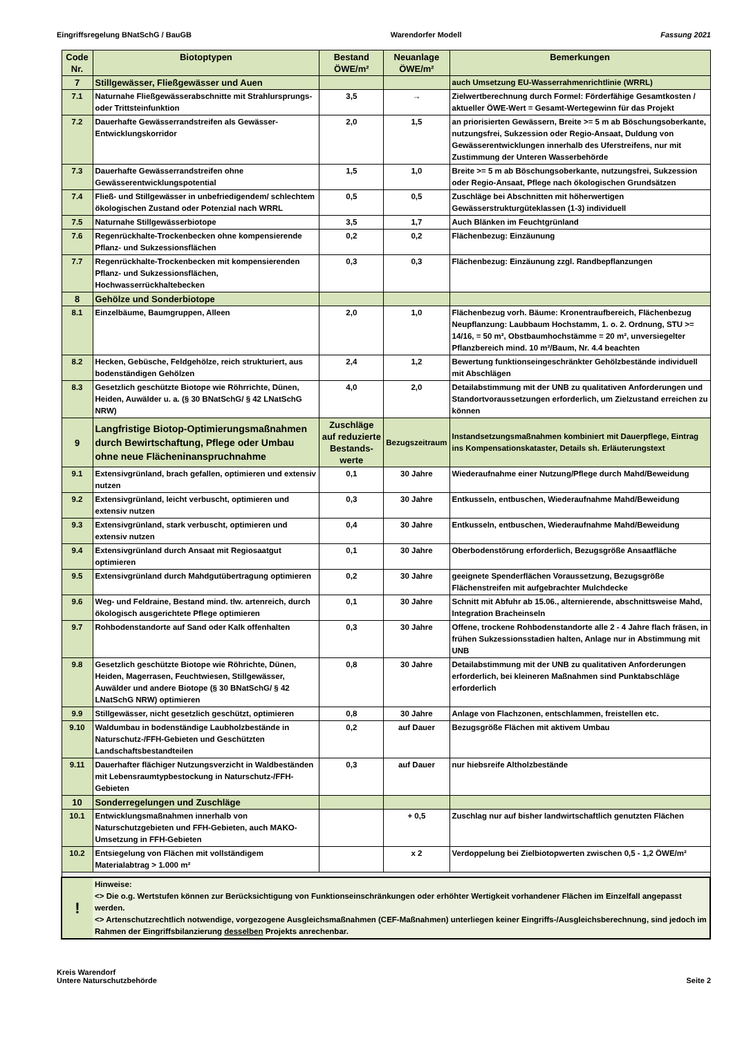Eingriffsregelung BNatSchG / BauGB Warendorfer Modell Fassung 2021
| Code Nr. | Biotoptypen | Bestand ÖWE/m² | Neuanlage ÖWE/m² | Bemerkungen |
| --- | --- | --- | --- | --- |
| 7 | Stillgewässer, Fließgewässer und Auen | | | auch Umsetzung EU-Wasserrahmenrichtlinie (WRRL) |
| 7.1 | Naturnahe Fließgewässerabschnitte mit Strahlursprungs- oder Trittsteinfunktion | 3,5 | → | Zielwertberechnung durch Formel: Förderfähige Gesamtkosten / aktueller ÖWE-Wert = Gesamt-Wertegewinn für das Projekt |
| 7.2 | Dauerhafte Gewässerrandstreifen als Gewässer-Entwicklungskorridor | 2,0 | 1,5 | an priorisierten Gewässern, Breite >= 5 m ab Böschungsoberkante, nutzungsfrei, Sukzession oder Regio-Ansaat, Duldung von Gewässerentwicklungen innerhalb des Uferstreifens, nur mit Zustimmung der Unteren Wasserbehörde |
| 7.3 | Dauerhafte Gewässerrandstreifen ohne Gewässerentwicklungspotential | 1,5 | 1,0 | Breite >= 5 m ab Böschungsoberkante, nutzungsfrei, Sukzession oder Regio-Ansaat, Pflege nach ökologischen Grundsätzen |
| 7.4 | Fließ- und Stillgewässer in unbefriedigendem/ schlechtem ökologischen Zustand oder Potenzial nach WRRL | 0,5 | 0,5 | Zuschläge bei Abschnitten mit höherwertigen Gewässerstrukturgüteklassen (1-3) individuell |
| 7.5 | Naturnahe Stillgewässerbiotope | 3,5 | 1,7 | Auch Blänken im Feuchtgrünland |
| 7.6 | Regenrückhalte-Trockenbecken ohne kompensierende Pflanz- und Sukzessionsflächen | 0,2 | 0,2 | Flächenbezug: Einzäunung |
| 7.7 | Regenrückhalte-Trockenbecken mit kompensierenden Pflanz- und Sukzessionsflächen, Hochwasserrückhaltebecken | 0,3 | 0,3 | Flächenbezug: Einzäunung zzgl. Randbepflanzungen |
| 8 | Gehölze und Sonderbiotope | | | |
| 8.1 | Einzelbäume, Baumgruppen, Alleen | 2,0 | 1,0 | Flächenbezug vorh. Bäume: Kronentraufbereich, Flächenbezug Neupflanzung: Laubbaum Hochstamm, 1. o. 2. Ordnung, STU >= 14/16, = 50 m², Obstbaumhochstämme = 20 m², unversiegelter Pflanzbereich mind. 10 m²/Baum, Nr. 4.4 beachten |
| 8.2 | Hecken, Gebüsche, Feldgehölze, reich strukturiert, aus bodenständigen Gehölzen | 2,4 | 1,2 | Bewertung funktionseingeschränkter Gehölzbestände individuell mit Abschlägen |
| 8.3 | Gesetzlich geschützte Biotope wie Röhrrichte, Dünen, Heiden, Auwälder u. a. (§ 30 BNatSchG/ § 42 LNatSchG NRW) | 4,0 | 2,0 | Detailabstimmung mit der UNB zu qualitativen Anforderungen und Standortvoraussetzungen erforderlich, um Zielzustand erreichen zu können |
| 9 | Langfristige Biotop-Optimierungsmaßnahmen durch Bewirtschaftung, Pflege oder Umbau ohne neue Flächeninanspruchnahme | Zuschläge auf reduzierte Bestands-werte | Bezugszeitraum | Instandsetzungsmaßnahmen kombiniert mit Dauerpflege, Eintrag ins Kompensationskataster, Details sh. Erläuterungstext |
| 9.1 | Extensivgrünland, brach gefallen, optimieren und extensiv nutzen | 0,1 | 30 Jahre | Wiederaufnahme einer Nutzung/Pflege durch Mahd/Beweidung |
| 9.2 | Extensivgrünland, leicht verbuscht, optimieren und extensiv nutzen | 0,3 | 30 Jahre | Entkusseln, entbuschen, Wiederaufnahme Mahd/Beweidung |
| 9.3 | Extensivgrünland, stark verbuscht, optimieren und extensiv nutzen | 0,4 | 30 Jahre | Entkusseln, entbuschen, Wiederaufnahme Mahd/Beweidung |
| 9.4 | Extensivgrünland durch Ansaat mit Regiosaatgut optimieren | 0,1 | 30 Jahre | Oberbodenstörung erforderlich, Bezugsgröße Ansaatfläche |
| 9.5 | Extensivgrünland durch Mahdgutübertragung optimieren | 0,2 | 30 Jahre | geeignete Spenderflächen Voraussetzung, Bezugsgröße Flächenstreifen mit aufgebrachter Mulchdecke |
| 9.6 | Weg- und Feldraine, Bestand mind. tlw. artenreich, durch ökologisch ausgerichtete Pflege optimieren | 0,1 | 30 Jahre | Schnitt mit Abfuhr ab 15.06., alternierende, abschnittsweise Mahd, Integration Bracheinseln |
| 9.7 | Rohbodenstandorte auf Sand oder Kalk offenhalten | 0,3 | 30 Jahre | Offene, trockene Rohbodenstandorte alle 2 - 4 Jahre flach fräsen, in frühen Sukzessionsstadien halten, Anlage nur in Abstimmung mit UNB |
| 9.8 | Gesetzlich geschützte Biotope wie Röhrichte, Dünen, Heiden, Magerrasen, Feuchtwiesen, Stillgewässer, Auwälder und andere Biotope (§ 30 BNatSchG/ § 42 LNatSchG NRW) optimieren | 0,8 | 30 Jahre | Detailabstimmung mit der UNB zu qualitativen Anforderungen erforderlich, bei kleineren Maßnahmen sind Punktabschläge erforderlich |
| 9.9 | Stillgewässer, nicht gesetzlich geschützt, optimieren | 0,8 | 30 Jahre | Anlage von Flachzonen, entschlammen, freistellen etc. |
| 9.10 | Waldumbau in bodenständige Laubholzbestände in Naturschutz-/FFH-Gebieten und Geschützten Landschaftsbestandteilen | 0,2 | auf Dauer | Bezugsgröße Flächen mit aktivem Umbau |
| 9.11 | Dauerhafter flächiger Nutzungsverzicht in Waldbeständen mit Lebensraumtypbestockung in Naturschutz-/FFH-Gebieten | 0,3 | auf Dauer | nur hiebsreife Altholzbestände |
| 10 | Sonderregelungen und Zuschläge | | | |
| 10.1 | Entwicklungsmaßnahmen innerhalb von Naturschutzgebieten und FFH-Gebieten, auch MAKO-Umsetzung in FFH-Gebieten | | + 0,5 | Zuschlag nur auf bisher landwirtschaftlich genutzten Flächen |
| 10.2 | Entsiegelung von Flächen mit vollständigem Materialabtrag > 1.000 m² | | x 2 | Verdoppelung bei Zielbiotopwerten zwischen 0,5 - 1,2 ÖWE/m² |
| ! | Hinweise: <> Die o.g. Wertstufen können zur Berücksichtigung von Funktionseinschränkungen oder erhöhter Wertigkeit vorhandener Flächen im Einzelfall angepasst werden. <> Artenschutzrechtlich notwendige, vorgezogene Ausgleichsmaßnahmen (CEF-Maßnahmen) unterliegen keiner Eingriffs-/Ausgleichsberechnung, sind jedoch im Rahmen der Eingriffsbilanzierung desselben Projekts anrechenbar. | | | |
Kreis Warendorf
Untere Naturschutzbehörde Seite 2